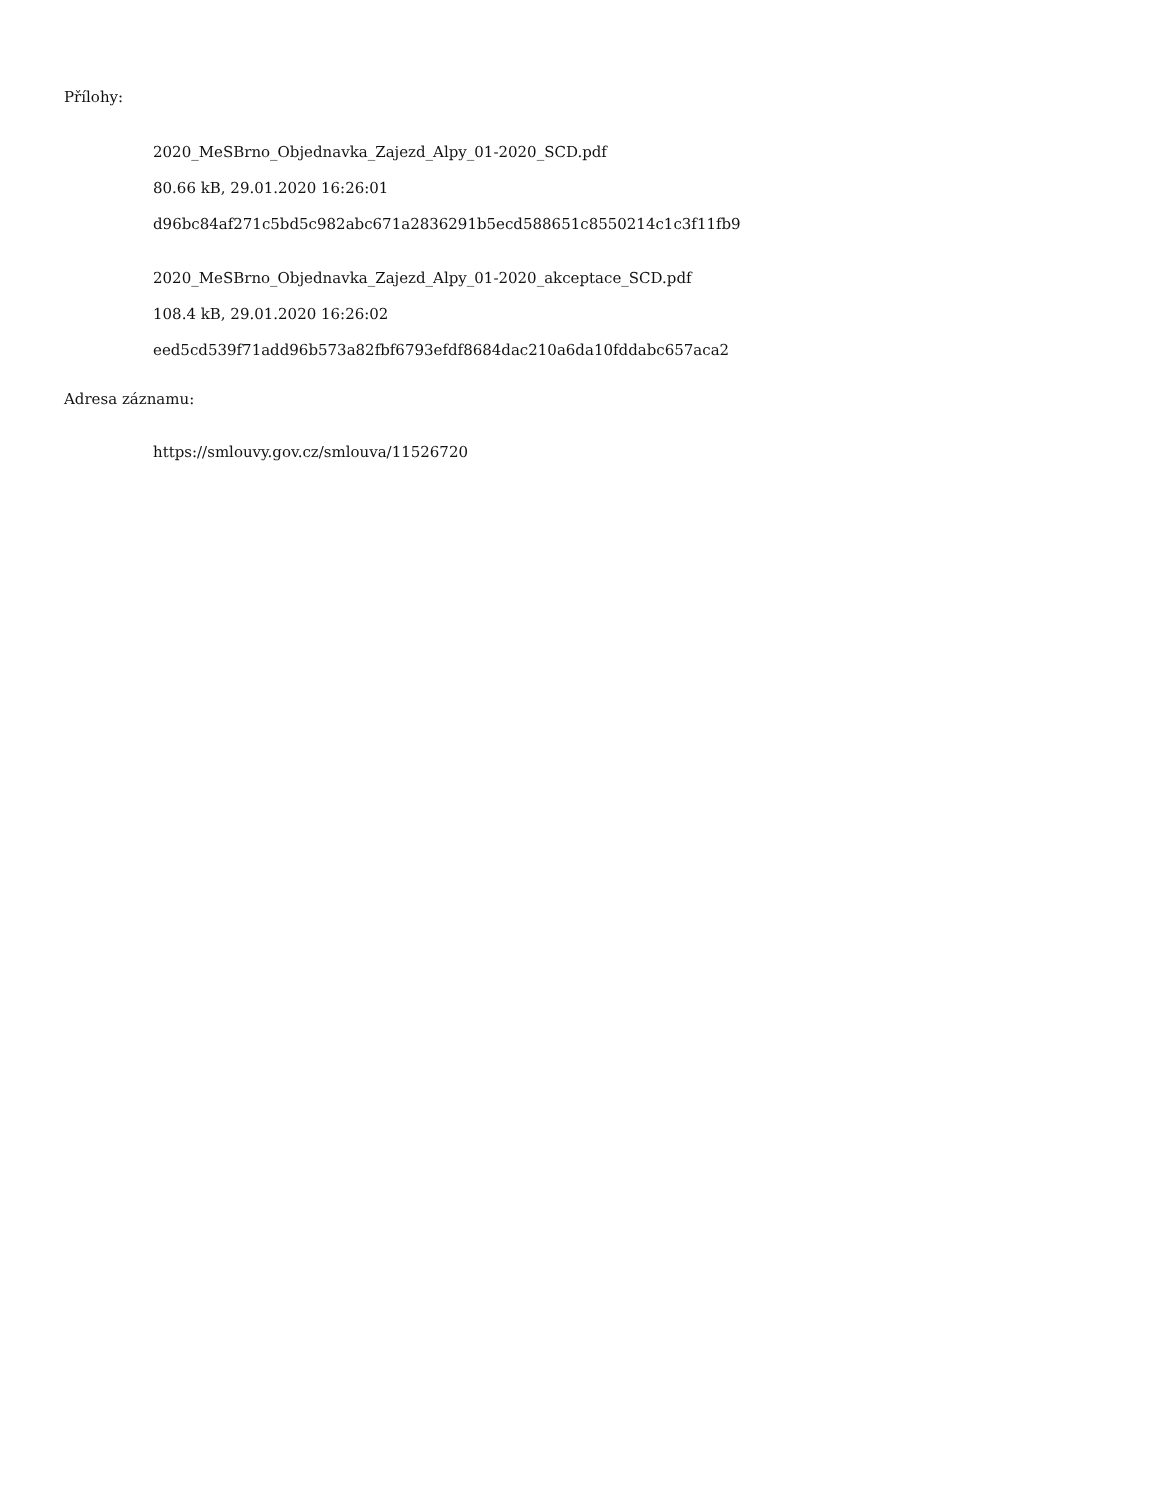Přílohy:
2020_MeSBrno_Objednavka_Zajezd_Alpy_01-2020_SCD.pdf
80.66 kB, 29.01.2020 16:26:01
d96bc84af271c5bd5c982abc671a2836291b5ecd588651c8550214c1c3f11fb9
2020_MeSBrno_Objednavka_Zajezd_Alpy_01-2020_akceptace_SCD.pdf
108.4 kB, 29.01.2020 16:26:02
eed5cd539f71add96b573a82fbf6793efdf8684dac210a6da10fddabc657aca2
Adresa záznamu:
https://smlouvy.gov.cz/smlouva/11526720